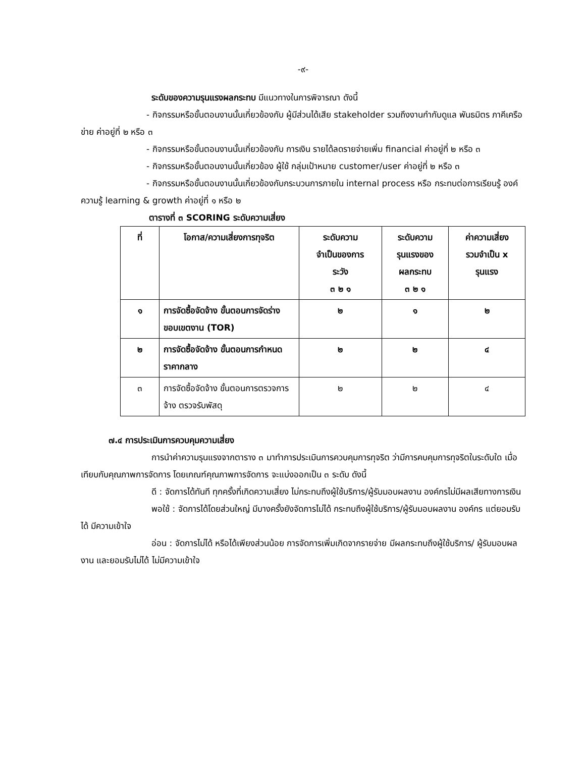-๙-
ระดับของความรุนแรงผลกระทบ มีแนวทางในการพิจารณา ดังนี้
- กิจกรรมหรือขั้นตอนงานนั้นเกี่ยวข้องกับ ผู้มีส่วนได้เสีย stakeholder รวมถึงงานกำกับดูแล พันธมิตร ภาคีเครือข่าย ค่าอยู่ที่ ๒ หรือ ๓
- กิจกรรมหรือขั้นตอนงานนั้นเกี่ยวข้องกับ การเงิน รายได้ลดรายจ่ายเพิ่ม financial ค่าอยู่ที่ ๒ หรือ ๓
- กิจกรรมหรือขั้นตอนงานนั้นเกี่ยวข้อง ผู้ใช้ กลุ่มเป้าหมาย customer/user ค่าอยู่ที่ ๒ หรือ ๓
- กิจกรรมหรือขั้นตอนงานนั้นเกี่ยวข้องกับกระบวนการภายใน internal process หรือ กระทบต่อการเรียนรู้ องค์ความรู้ learning & growth ค่าอยู่ที่ ๑ หรือ ๒
ตารางที่ ๓ SCORING ระดับความเสี่ยง
| ที่ | โอกาส/ความเสี่ยงการทุจริต | ระดับความ จำเป็นของการ ระวัง ๓ ๒ ๑ | ระดับความ รุนแรงของ ผลกระทบ ๓ ๒ ๑ | ค่าความเสี่ยง รวมจำเป็น x รุนแรง |
| --- | --- | --- | --- | --- |
| ๑ | การจัดซื้อจัดจ้าง ขั้นตอนการจัดร่างขอบเขตงาน (TOR) | ๒ | ๑ | ๒ |
| ๒ | การจัดซื้อจัดจ้าง ขั้นตอนการกำหนดราคากลาง | ๒ | ๒ | ๔ |
| ๓ | การจัดซื้อจัดจ้าง ขั้นตอนการตรวจการจ้าง ตรวจรับพัสดุ | ๒ | ๒ | ๔ |
๗.๔ การประเมินการควบคุมความเสี่ยง
การนำค่าความรุนแรงจากตาราง ๓ มาทำการประเมินการควบคุมการทุจริต ว่ามีการคบคุมการทุจริตในระดับใด เมื่อเทียบกับคุณภาพการจัดการ โดยเกณฑ์คุณภาพการจัดการ จะแบ่งออกเป็น ๓ ระดับ ดังนี้
ดี : จัดการได้ทันที ทุกครั้งที่เกิดความเสี่ยง ไม่กระทบถึงผู้ใช้บริการ/ผู้รับมอบผลงาน องค์กรไม่มีผลเสียทางการเงิน
พอใช้ : จัดการได้โดยส่วนใหญ่ มีบางครั้งยังจัดการไม่ได้ กระทบถึงผู้ใช้บริการ/ผู้รับมอบผลงาน องค์กร แต่ยอมรับได้ มีความเข้าใจ
อ่อน : จัดการไม่ได้ หรือได้เพียงส่วนน้อย การจัดการเพิ่มเกิดจากรายจ่าย มีผลกระทบถึงผู้ใช้บริการ/ ผู้รับมอบผลงาน และยอมรับไม่ได้ ไม่มีความเข้าใจ